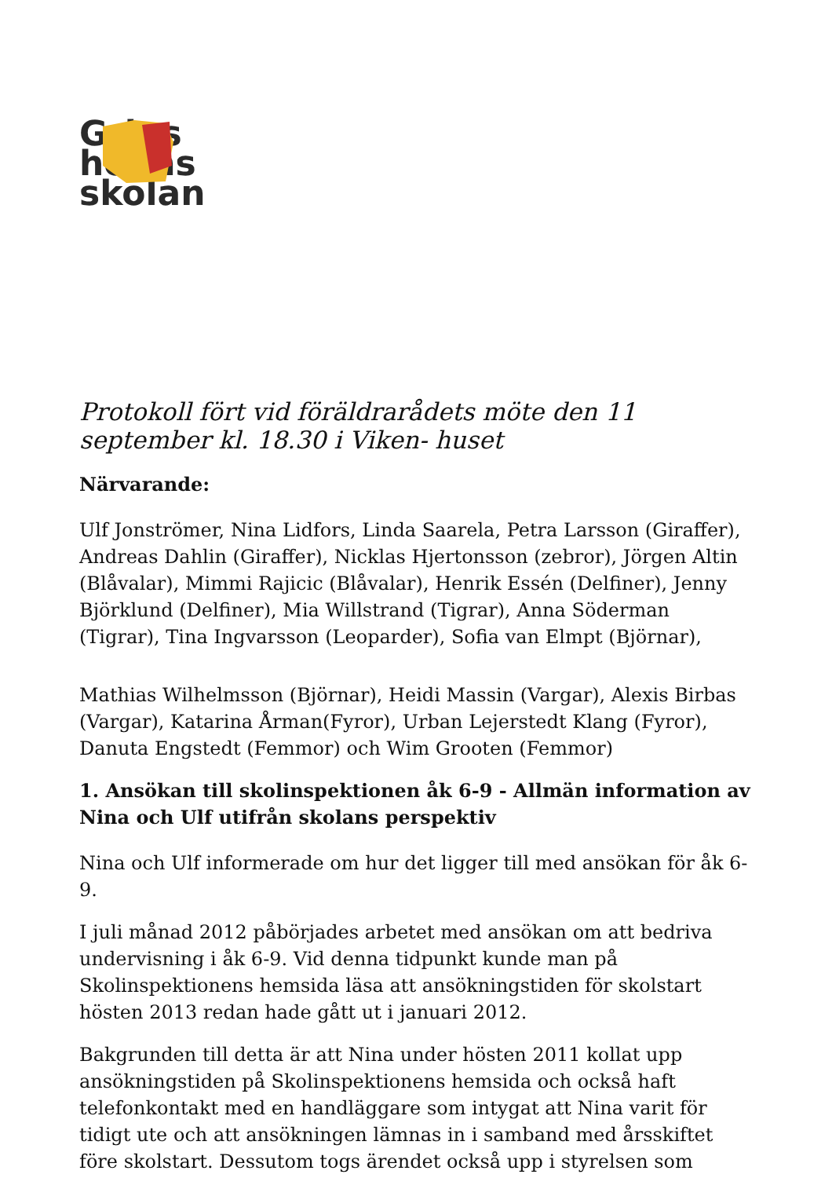Grips
holms
skolan
Protokoll fört vid föräldrarådets möte den 11 september kl. 18.30 i Viken- huset
Närvarande:
Ulf Jonströmer, Nina Lidfors, Linda Saarela, Petra Larsson (Giraffer), Andreas Dahlin (Giraffer), Nicklas Hjertonsson (zebror), Jörgen Altin (Blåvalar), Mimmi Rajicic (Blåvalar), Henrik Essén (Delfiner), Jenny Björklund (Delfiner), Mia Willstrand (Tigrar), Anna Söderman (Tigrar), Tina Ingvarsson (Leoparder), Sofia van Elmpt (Björnar),
Mathias Wilhelmsson (Björnar), Heidi Massin (Vargar), Alexis Birbas (Vargar), Katarina Årman(Fyror), Urban Lejerstedt Klang (Fyror), Danuta Engstedt (Femmor) och Wim Grooten (Femmor)
1. Ansökan till skolinspektionen åk 6-9 - Allmän information av Nina och Ulf utifrån skolans perspektiv
Nina och Ulf informerade om hur det ligger till med ansökan för åk 6-9.
I juli månad 2012 påbörjades arbetet med ansökan om att bedriva undervisning i åk 6-9. Vid denna tidpunkt kunde man på Skolinspektionens hemsida läsa att ansökningstiden för skolstart hösten 2013 redan hade gått ut i januari 2012.
Bakgrunden till detta är att Nina under hösten 2011 kollat upp ansökningstiden på Skolinspektionens hemsida och också haft telefonkontakt med en handläggare som intygat att Nina varit för tidigt ute och att ansökningen lämnas in i samband med årsskiftet före skolstart. Dessutom togs ärendet också upp i styrelsen som